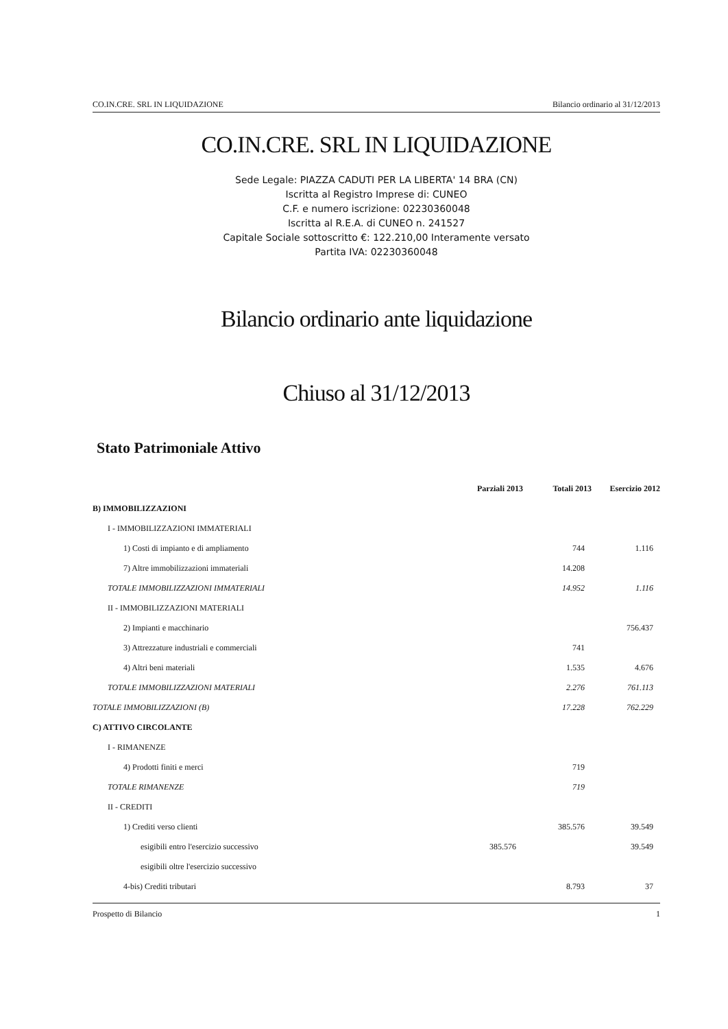CO.IN.CRE. SRL IN LIQUIDAZIONE Bilancio ordinario al 31/12/2013
CO.IN.CRE. SRL IN LIQUIDAZIONE
Sede Legale: PIAZZA CADUTI PER LA LIBERTA' 14 BRA (CN)
Iscritta al Registro Imprese di: CUNEO
C.F. e numero iscrizione: 02230360048
Iscritta al R.E.A. di CUNEO n. 241527
Capitale Sociale sottoscritto €: 122.210,00 Interamente versato
Partita IVA: 02230360048
Bilancio ordinario ante liquidazione
Chiuso al 31/12/2013
Stato Patrimoniale Attivo
| | Parziali 2013 | Totali 2013 | Esercizio 2012 |
| --- | --- | --- | --- |
| B) IMMOBILIZZAZIONI | | | |
| I - IMMOBILIZZAZIONI IMMATERIALI | | | |
| 1) Costi di impianto e di ampliamento | | 744 | 1.116 |
| 7) Altre immobilizzazioni immateriali | | 14.208 | |
| TOTALE IMMOBILIZZAZIONI IMMATERIALI | | 14.952 | 1.116 |
| II - IMMOBILIZZAZIONI MATERIALI | | | |
| 2) Impianti e macchinario | | | 756.437 |
| 3) Attrezzature industriali e commerciali | | 741 | |
| 4) Altri beni materiali | | 1.535 | 4.676 |
| TOTALE IMMOBILIZZAZIONI MATERIALI | | 2.276 | 761.113 |
| TOTALE IMMOBILIZZAZIONI (B) | | 17.228 | 762.229 |
| C) ATTIVO CIRCOLANTE | | | |
| I - RIMANENZE | | | |
| 4) Prodotti finiti e merci | | 719 | |
| TOTALE RIMANENZE | | 719 | |
| II - CREDITI | | | |
| 1) Crediti verso clienti | | 385.576 | 39.549 |
| esigibili entro l'esercizio successivo | 385.576 | | 39.549 |
| esigibili oltre l'esercizio successivo | | | |
| 4-bis) Crediti tributari | | 8.793 | 37 |
Prospetto di Bilancio 1